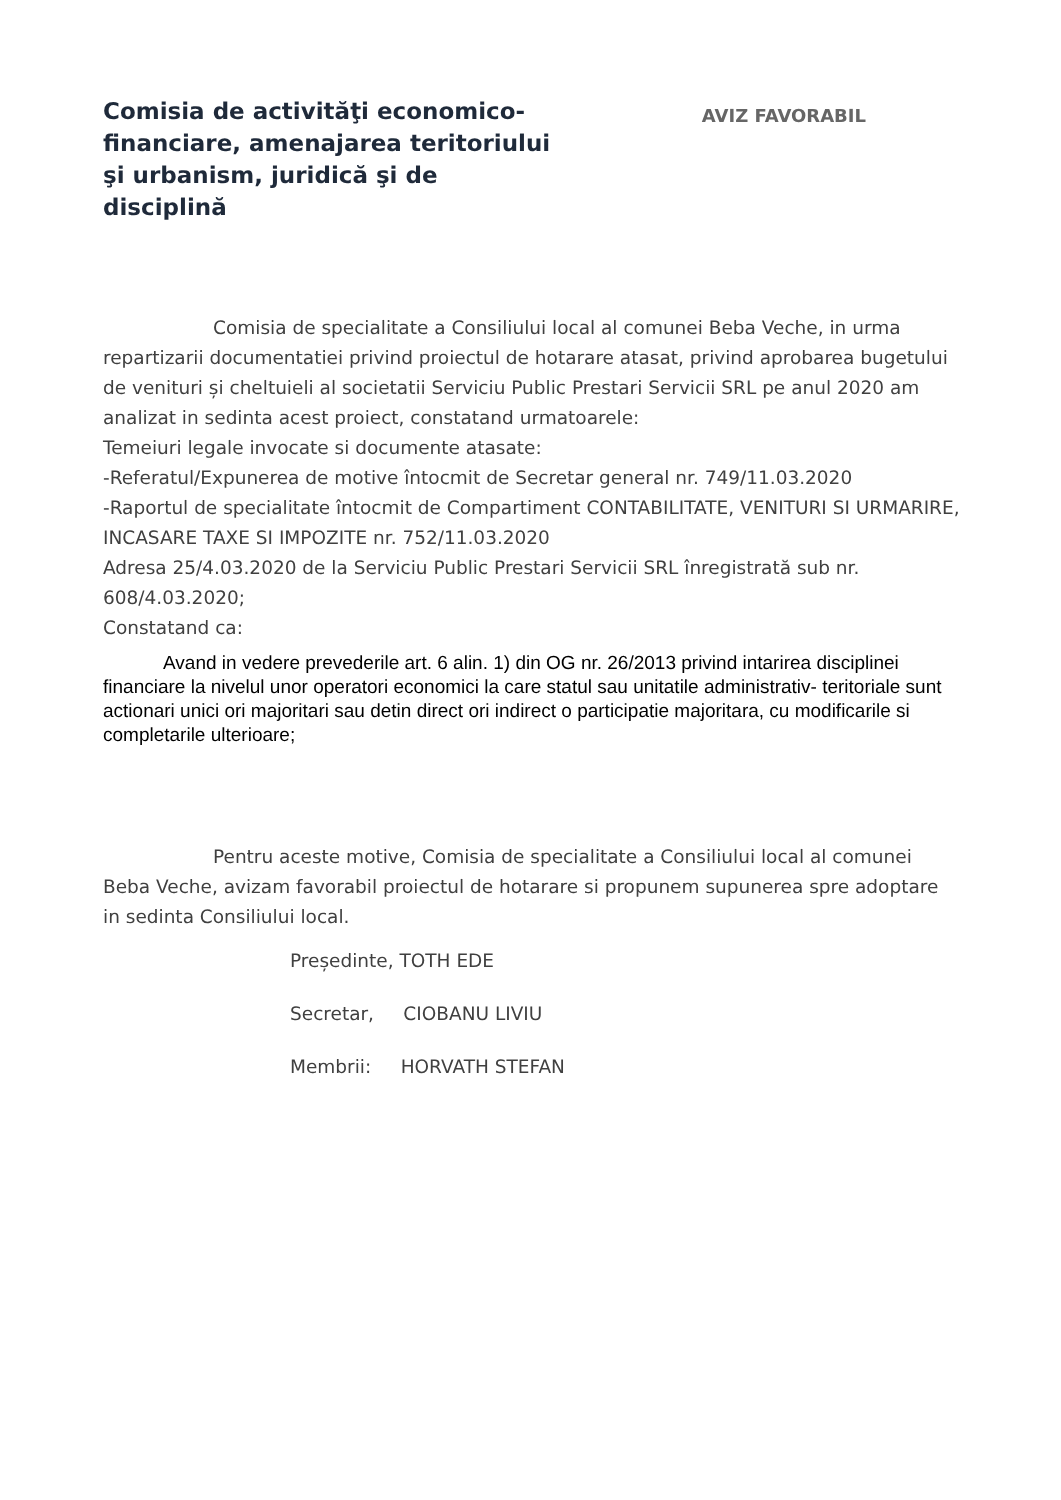Comisia de activităţi economico-financiare, amenajarea teritoriului şi urbanism, juridică şi de disciplină
AVIZ FAVORABIL
Comisia de specialitate a Consiliului local al comunei Beba Veche, in urma repartizarii documentatiei privind proiectul de hotarare atasat, privind aprobarea bugetului de venituri și cheltuieli al societatii Serviciu Public Prestari Servicii SRL pe anul 2020 am analizat in sedinta acest proiect, constatand urmatoarele:
Temeiuri legale invocate si documente atasate:
-Referatul/Expunerea de motive întocmit de Secretar general nr. 749/11.03.2020
-Raportul de specialitate întocmit de Compartiment CONTABILITATE, VENITURI SI URMARIRE, INCASARE TAXE SI IMPOZITE nr. 752/11.03.2020
Adresa 25/4.03.2020 de la Serviciu Public Prestari Servicii SRL înregistrată sub nr. 608/4.03.2020;
Constatand ca:
Avand in vedere prevederile art. 6 alin. 1) din OG nr. 26/2013 privind intarirea disciplinei financiare la nivelul unor operatori economici la care statul sau unitatile administrativ- teritoriale sunt actionari unici ori majoritari sau detin direct ori indirect o participatie majoritara, cu modificarile si completarile ulterioare;
Pentru aceste motive, Comisia de specialitate a Consiliului local al comunei Beba Veche, avizam favorabil proiectul de hotarare si propunem supunerea spre adoptare in sedinta Consiliului local.
Președinte, TOTH EDE
Secretar, CIOBANU LIVIU
Membrii: HORVATH STEFAN